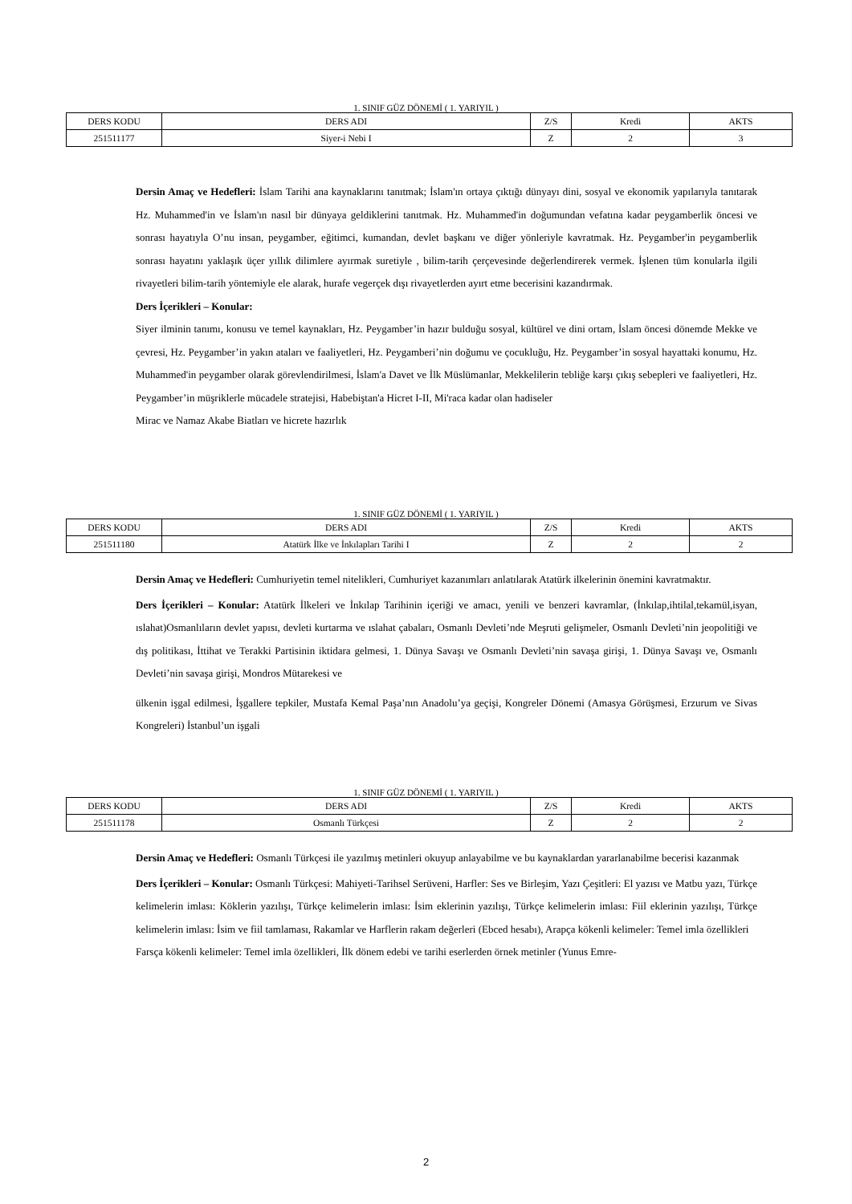1. SINIF GÜZ DÖNEMİ ( 1. YARIYIL )
| DERS KODU | DERS ADI | Z/S | Kredi | AKTS |
| --- | --- | --- | --- | --- |
| 251511177 | Siyer-i Nebi I | Z | 2 | 3 |
Dersin Amaç ve Hedefleri: İslam Tarihi ana kaynaklarını tanıtmak; İslam'ın ortaya çıktığı dünyayı dini, sosyal ve ekonomik yapılarıyla tanıtarak Hz. Muhammed'in ve İslam'ın nasıl bir dünyaya geldiklerini tanıtmak. Hz. Muhammed'in doğumundan vefatına kadar peygamberlik öncesi ve sonrası hayatıyla O’nu insan, peygamber, eğitimci, kumandan, devlet başkanı ve diğer yönleriyle kavratmak. Hz. Peygamber'in peygamberlik sonrası hayatını yaklaşık üçer yıllık dilimlere ayırmak suretiyle , bilim-tarih çerçevesinde değerlendirerek vermek. İşlenen tüm konularla ilgili rivayetleri bilim-tarih yöntemiyle ele alarak, hurafe vegerçek dışı rivayetlerden ayırt etme becerisini kazandırmak.
Ders İçerikleri – Konular:
Siyer ilminin tanımı, konusu ve temel kaynakları, Hz. Peygamber’in hazır bulduğu sosyal, kültürel ve dini ortam, İslam öncesi dönemde Mekke ve çevresi, Hz. Peygamber’in yakın ataları ve faaliyetleri, Hz. Peygamberi’nin doğumu ve çocukluğu, Hz. Peygamber’in sosyal hayattaki konumu, Hz. Muhammed'in peygamber olarak görevlendirilmesi, İslam'a Davet ve İlk Müslümanlar, Mekkelilerin tebliğe karşı çıkış sebepleri ve faaliyetleri, Hz. Peygamber’in müşriklerle mücadele stratejisi, Habebiştan'a Hicret I-II, Mi'raca kadar olan hadiseler
Mirac ve Namaz Akabe Biatları ve hicrete hazırlık
1. SINIF GÜZ DÖNEMİ ( 1. YARIYIL )
| DERS KODU | DERS ADI | Z/S | Kredi | AKTS |
| --- | --- | --- | --- | --- |
| 251511180 | Atatürk İlke ve İnkılapları Tarihi I | Z | 2 | 2 |
Dersin Amaç ve Hedefleri: Cumhuriyetin temel nitelikleri, Cumhuriyet kazanımları anlatılarak Atatürk ilkelerinin önemini kavratmaktır.
Ders İçerikleri – Konular: Atatürk İlkeleri ve İnkılap Tarihinin içeriği ve amacı, yenili ve benzeri kavramlar, (İnkılap,ihtilal,tekamül,isyan, ıslahat)Osmanlıların devlet yapısı, devleti kurtarma ve ıslahat çabaları, Osmanlı Devleti’nde Meşruti gelişmeler, Osmanlı Devleti’nin jeopolitiği ve dış politikası, İttihat ve Terakki Partisinin iktidara gelmesi, 1. Dünya Savaşı ve Osmanlı Devleti’nin savaşa girişi, 1. Dünya Savaşı ve, Osmanlı Devleti’nin savaşa girişi, Mondros Mütarekesi ve
ülkenin işgal edilmesi, İşgallere tepkiler, Mustafa Kemal Paşa’nın Anadolu’ya geçişi, Kongreler Dönemi (Amasya Görüşmesi, Erzurum ve Sivas Kongreleri) İstanbul’un işgali
1. SINIF GÜZ DÖNEMİ ( 1. YARIYIL )
| DERS KODU | DERS ADI | Z/S | Kredi | AKTS |
| --- | --- | --- | --- | --- |
| 251511178 | Osmanlı Türkçesi | Z | 2 | 2 |
Dersin Amaç ve Hedefleri: Osmanlı Türkçesi ile yazılmış metinleri okuyup anlayabilme ve bu kaynaklardan yararlanabilme becerisi kazanmak
Ders İçerikleri – Konular: Osmanlı Türkçesi: Mahiyeti-Tarihsel Serüveni, Harfler: Ses ve Birleşim, Yazı Çeşitleri: El yazısı ve Matbu yazı, Türkçe kelimelerin imlası: Köklerin yazılışı, Türkçe kelimelerin imlası: İsim eklerinin yazılışı, Türkçe kelimelerin imlası: Fiil eklerinin yazılışı, Türkçe kelimelerin imlası: İsim ve fiil tamlaması, Rakamlar ve Harflerin rakam değerleri (Ebced hesabı), Arapça kökenli kelimeler: Temel imla özellikleri
Farsça kökenli kelimeler: Temel imla özellikleri, İlk dönem edebi ve tarihi eserlerden örnek metinler (Yunus Emre-
2